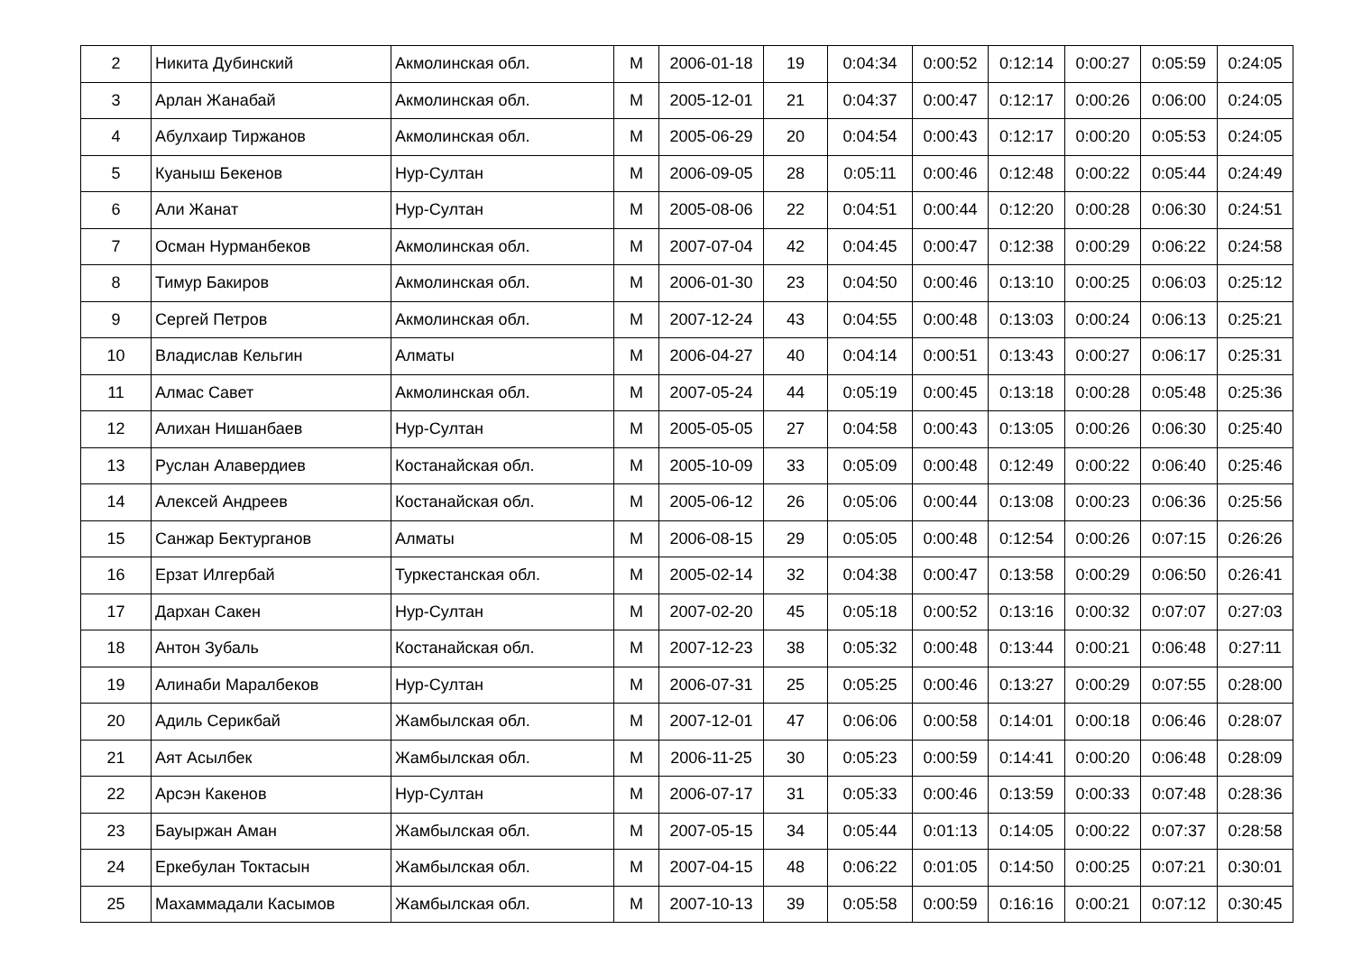| 2 | Никита Дубинский | Акмолинская обл. | М | 2006-01-18 | 19 | 0:04:34 | 0:00:52 | 0:12:14 | 0:00:27 | 0:05:59 | 0:24:05 |
| 3 | Арлан Жанабай | Акмолинская обл. | М | 2005-12-01 | 21 | 0:04:37 | 0:00:47 | 0:12:17 | 0:00:26 | 0:06:00 | 0:24:05 |
| 4 | Абулхаир Тиржанов | Акмолинская обл. | М | 2005-06-29 | 20 | 0:04:54 | 0:00:43 | 0:12:17 | 0:00:20 | 0:05:53 | 0:24:05 |
| 5 | Куаныш Бекенов | Нур-Султан | М | 2006-09-05 | 28 | 0:05:11 | 0:00:46 | 0:12:48 | 0:00:22 | 0:05:44 | 0:24:49 |
| 6 | Али Жанат | Нур-Султан | М | 2005-08-06 | 22 | 0:04:51 | 0:00:44 | 0:12:20 | 0:00:28 | 0:06:30 | 0:24:51 |
| 7 | Осман Нурманбеков | Акмолинская обл. | М | 2007-07-04 | 42 | 0:04:45 | 0:00:47 | 0:12:38 | 0:00:29 | 0:06:22 | 0:24:58 |
| 8 | Тимур Бакиров | Акмолинская обл. | М | 2006-01-30 | 23 | 0:04:50 | 0:00:46 | 0:13:10 | 0:00:25 | 0:06:03 | 0:25:12 |
| 9 | Сергей Петров | Акмолинская обл. | М | 2007-12-24 | 43 | 0:04:55 | 0:00:48 | 0:13:03 | 0:00:24 | 0:06:13 | 0:25:21 |
| 10 | Владислав Кельгин | Алматы | М | 2006-04-27 | 40 | 0:04:14 | 0:00:51 | 0:13:43 | 0:00:27 | 0:06:17 | 0:25:31 |
| 11 | Алмас Савет | Акмолинская обл. | М | 2007-05-24 | 44 | 0:05:19 | 0:00:45 | 0:13:18 | 0:00:28 | 0:05:48 | 0:25:36 |
| 12 | Алихан Нишанбаев | Нур-Султан | М | 2005-05-05 | 27 | 0:04:58 | 0:00:43 | 0:13:05 | 0:00:26 | 0:06:30 | 0:25:40 |
| 13 | Руслан Алавердиев | Костанайская обл. | М | 2005-10-09 | 33 | 0:05:09 | 0:00:48 | 0:12:49 | 0:00:22 | 0:06:40 | 0:25:46 |
| 14 | Алексей Андреев | Костанайская обл. | М | 2005-06-12 | 26 | 0:05:06 | 0:00:44 | 0:13:08 | 0:00:23 | 0:06:36 | 0:25:56 |
| 15 | Санжар Бектурганов | Алматы | М | 2006-08-15 | 29 | 0:05:05 | 0:00:48 | 0:12:54 | 0:00:26 | 0:07:15 | 0:26:26 |
| 16 | Ерзат Илгербай | Туркестанская обл. | М | 2005-02-14 | 32 | 0:04:38 | 0:00:47 | 0:13:58 | 0:00:29 | 0:06:50 | 0:26:41 |
| 17 | Дархан Сакен | Нур-Султан | М | 2007-02-20 | 45 | 0:05:18 | 0:00:52 | 0:13:16 | 0:00:32 | 0:07:07 | 0:27:03 |
| 18 | Антон Зубаль | Костанайская обл. | М | 2007-12-23 | 38 | 0:05:32 | 0:00:48 | 0:13:44 | 0:00:21 | 0:06:48 | 0:27:11 |
| 19 | Алинаби Маралбеков | Нур-Султан | М | 2006-07-31 | 25 | 0:05:25 | 0:00:46 | 0:13:27 | 0:00:29 | 0:07:55 | 0:28:00 |
| 20 | Адиль Серикбай | Жамбылская обл. | М | 2007-12-01 | 47 | 0:06:06 | 0:00:58 | 0:14:01 | 0:00:18 | 0:06:46 | 0:28:07 |
| 21 | Аят Асылбек | Жамбылская обл. | М | 2006-11-25 | 30 | 0:05:23 | 0:00:59 | 0:14:41 | 0:00:20 | 0:06:48 | 0:28:09 |
| 22 | Арсэн Какенов | Нур-Султан | М | 2006-07-17 | 31 | 0:05:33 | 0:00:46 | 0:13:59 | 0:00:33 | 0:07:48 | 0:28:36 |
| 23 | Бауыржан Аман | Жамбылская обл. | М | 2007-05-15 | 34 | 0:05:44 | 0:01:13 | 0:14:05 | 0:00:22 | 0:07:37 | 0:28:58 |
| 24 | Еркебулан Токтасын | Жамбылская обл. | М | 2007-04-15 | 48 | 0:06:22 | 0:01:05 | 0:14:50 | 0:00:25 | 0:07:21 | 0:30:01 |
| 25 | Махаммадали Касымов | Жамбылская обл. | М | 2007-10-13 | 39 | 0:05:58 | 0:00:59 | 0:16:16 | 0:00:21 | 0:07:12 | 0:30:45 |